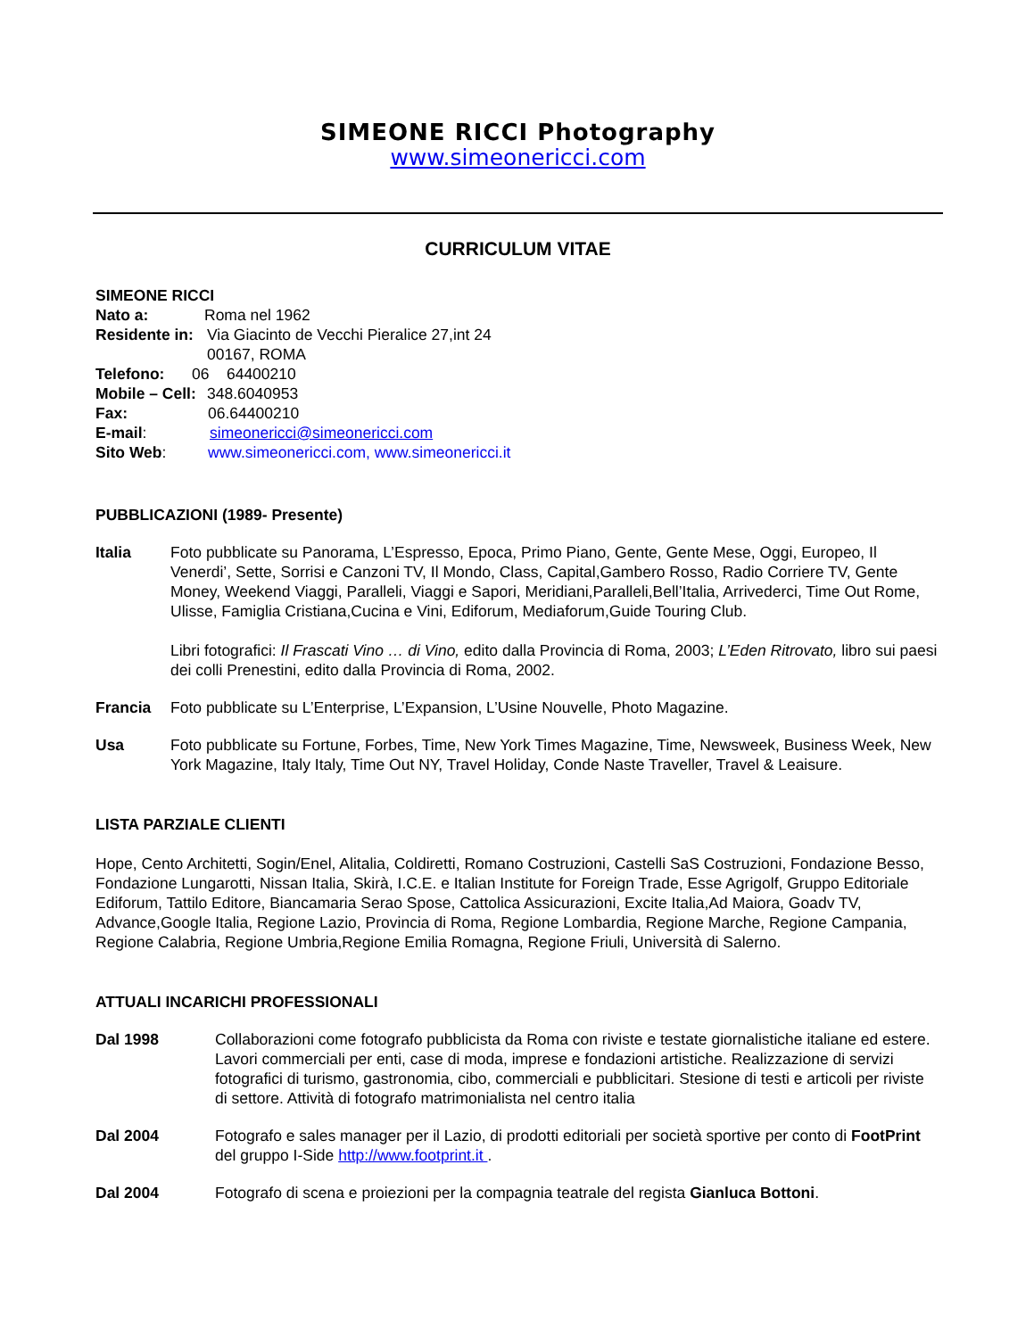SIMEONE RICCI Photography
www.simeonericci.com
CURRICULUM VITAE
SIMEONE RICCI
Nato a: Roma nel 1962
Residente in: Via Giacinto de Vecchi Pieralice 27,int 24
00167, ROMA
Telefono: 06 64400210
Mobile – Cell: 348.6040953
Fax: 06.64400210
E-mail: simeonericci@simeonericci.com
Sito Web: www.simeonericci.com, www.simeonericci.it
PUBBLICAZIONI (1989- Presente)
Italia Foto pubblicate su Panorama, L’Espresso, Epoca, Primo Piano, Gente, Gente Mese, Oggi, Europeo, Il Venerdi’, Sette, Sorrisi e Canzoni TV, Il Mondo, Class, Capital,Gambero Rosso, Radio Corriere TV, Gente Money, Weekend Viaggi, Paralleli, Viaggi e Sapori, Meridiani,Paralleli,Bell’Italia, Arrivederci, Time Out Rome, Ulisse, Famiglia Cristiana,Cucina e Vini, Ediforum, Mediaforum,Guide Touring Club.
Libri fotografici: Il Frascati Vino … di Vino, edito dalla Provincia di Roma, 2003; L’Eden Ritrovato, libro sui paesi dei colli Prenestini, edito dalla Provincia di Roma, 2002.
Francia Foto pubblicate su L’Enterprise, L’Expansion, L’Usine Nouvelle, Photo Magazine.
Usa Foto pubblicate su Fortune, Forbes, Time, New York Times Magazine, Time, Newsweek, Business Week, New York Magazine, Italy Italy, Time Out NY, Travel Holiday, Conde Naste Traveller, Travel & Leaisure.
LISTA PARZIALE CLIENTI
Hope, Cento Architetti, Sogin/Enel, Alitalia, Coldiretti, Romano Costruzioni, Castelli SaS Costruzioni, Fondazione Besso, Fondazione Lungarotti, Nissan Italia, Skirà, I.C.E. e Italian Institute for Foreign Trade, Esse Agrigolf, Gruppo Editoriale Ediforum, Tattilo Editore, Biancamaria Serao Spose, Cattolica Assicurazioni, Excite Italia,Ad Maiora, Goadv TV, Advance,Google Italia, Regione Lazio, Provincia di Roma, Regione Lombardia, Regione Marche, Regione Campania, Regione Calabria, Regione Umbria,Regione Emilia Romagna, Regione Friuli, Università di Salerno.
ATTUALI INCARICHI PROFESSIONALI
Dal 1998 Collaborazioni come fotografo pubblicista da Roma con riviste e testate giornalistiche italiane ed estere. Lavori commerciali per enti, case di moda, imprese e fondazioni artistiche. Realizzazione di servizi fotografici di turismo, gastronomia, cibo, commerciali e pubblicitari. Stesione di testi e articoli per riviste di settore. Attività di fotografo matrimonialista nel centro italia
Dal 2004 Fotografo e sales manager per il Lazio, di prodotti editoriali per società sportive per conto di FootPrint del gruppo I-Side http://www.footprint.it .
Dal 2004 Fotografo di scena e proiezioni per la compagnia teatrale del regista Gianluca Bottoni.